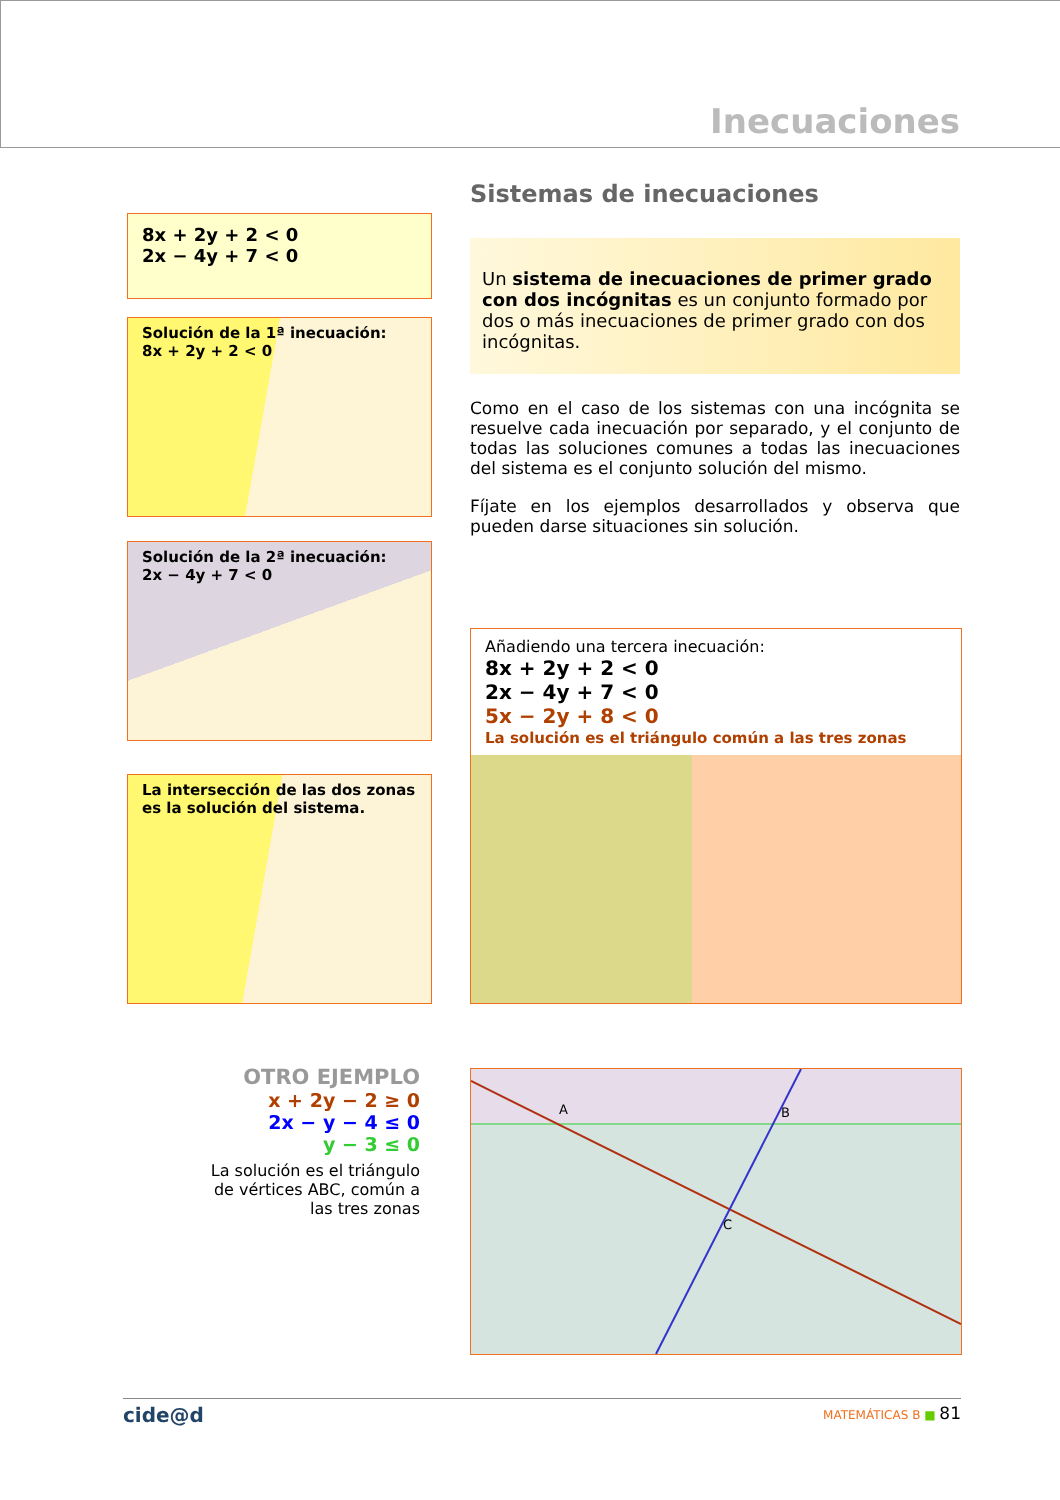Inecuaciones
Sistemas de inecuaciones
Un sistema de inecuaciones de primer grado con dos incógnitas es un conjunto formado por dos o más inecuaciones de primer grado con dos incógnitas.
Como en el caso de los sistemas con una incógnita se resuelve cada inecuación por separado, y el conjunto de todas las soluciones comunes a todas las inecuaciones del sistema es el conjunto solución del mismo.
Fíjate en los ejemplos desarrollados y observa que pueden darse situaciones sin solución.
8x + 2y + 2 < 0
2x − 4y + 7 < 0
Solución de la 1ª inecuación:
8x + 2y + 2 < 0
Solución de la 2ª inecuación:
2x − 4y + 7 < 0
La intersección de las dos zonas es la solución del sistema.
Añadiendo una tercera inecuación:
8x + 2y + 2 < 0
2x − 4y + 7 < 0
5x − 2y + 8 < 0
La solución es el triángulo común a las tres zonas
OTRO EJEMPLO
x + 2y − 2 ≥ 0
2x − y − 4 ≤ 0
y − 3 ≤ 0
La solución es el triángulo de vértices ABC, común a las tres zonas
A
B
C
cide@d MATEMÁTICAS B ■ 81